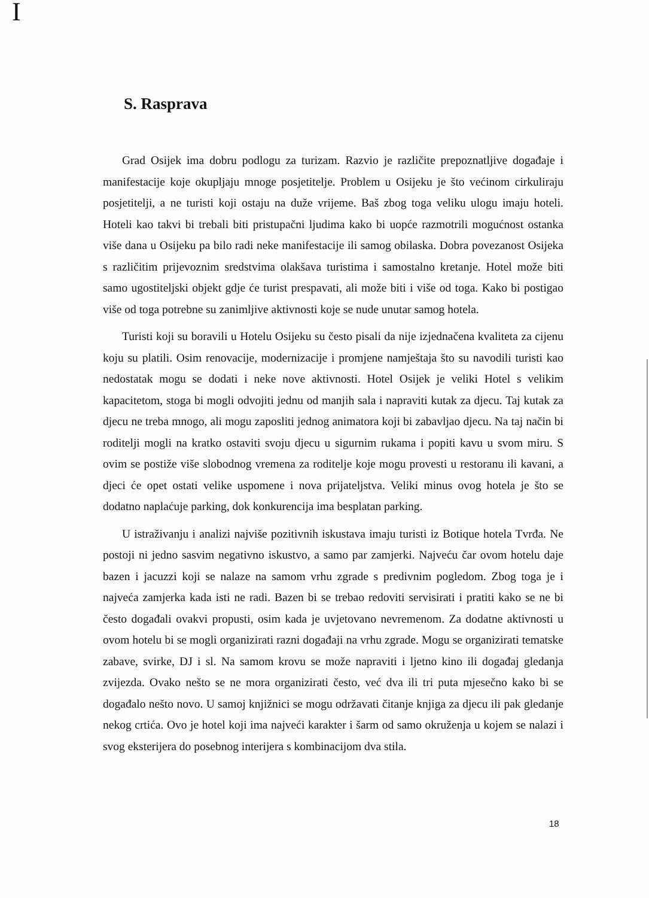I
S. Rasprava
Grad Osijek ima dobru podlogu za turizam. Razvio je različite prepoznatljive događaje i manifestacije koje okupljaju mnoge posjetitelje. Problem u Osijeku je što većinom cirkuliraju posjetitelji, a ne turisti koji ostaju na duže vrijeme. Baš zbog toga veliku ulogu imaju hoteli. Hoteli kao takvi bi trebali biti pristupačni ljudima kako bi uopće razmotrili mogućnost ostanka više dana u Osijeku pa bilo radi neke manifestacije ili samog obilaska. Dobra povezanost Osijeka s različitim prijevoznim sredstvima olakšava turistima i samostalno kretanje. Hotel može biti samo ugostiteljski objekt gdje će turist prespavati, ali može biti i više od toga. Kako bi postigao više od toga potrebne su zanimljive aktivnosti koje se nude unutar samog hotela.
Turisti koji su boravili u Hotelu Osijeku su često pisali da nije izjednačena kvaliteta za cijenu koju su platili. Osim renovacije, modernizacije i promjene namještaja što su navodili turisti kao nedostatak mogu se dodati i neke nove aktivnosti. Hotel Osijek je veliki Hotel s velikim kapacitetom, stoga bi mogli odvojiti jednu od manjih sala i napraviti kutak za djecu. Taj kutak za djecu ne treba mnogo, ali mogu zaposliti jednog animatora koji bi zabavljao djecu. Na taj način bi roditelji mogli na kratko ostaviti svoju djecu u sigurnim rukama i popiti kavu u svom miru. S ovim se postiže više slobodnog vremena za roditelje koje mogu provesti u restoranu ili kavani, a djeci će opet ostati velike uspomene i nova prijateljstva. Veliki minus ovog hotela je što se dodatno naplaćuje parking, dok konkurencija ima besplatan parking.
U istraživanju i analizi najviše pozitivnih iskustava imaju turisti iz Botique hotela Tvrđa. Ne postoji ni jedno sasvim negativno iskustvo, a samo par zamjerki. Najveću čar ovom hotelu daje bazen i jacuzzi koji se nalaze na samom vrhu zgrade s predivnim pogledom. Zbog toga je i najveća zamjerka kada isti ne radi. Bazen bi se trebao redoviti servisirati i pratiti kako se ne bi često događali ovakvi propusti, osim kada je uvjetovano nevremenom. Za dodatne aktivnosti u ovom hotelu bi se mogli organizirati razni događaji na vrhu zgrade. Mogu se organizirati tematske zabave, svirke, DJ i sl. Na samom krovu se može napraviti i ljetno kino ili događaj gledanja zvijezda. Ovako nešto se ne mora organizirati često, već dva ili tri puta mjesečno kako bi se događalo nešto novo. U samoj knjižnici se mogu održavati čitanje knjiga za djecu ili pak gledanje nekog crtića. Ovo je hotel koji ima najveći karakter i šarm od samo okruženja u kojem se nalazi i svog eksterijera do posebnog interijera s kombinacijom dva stila.
18